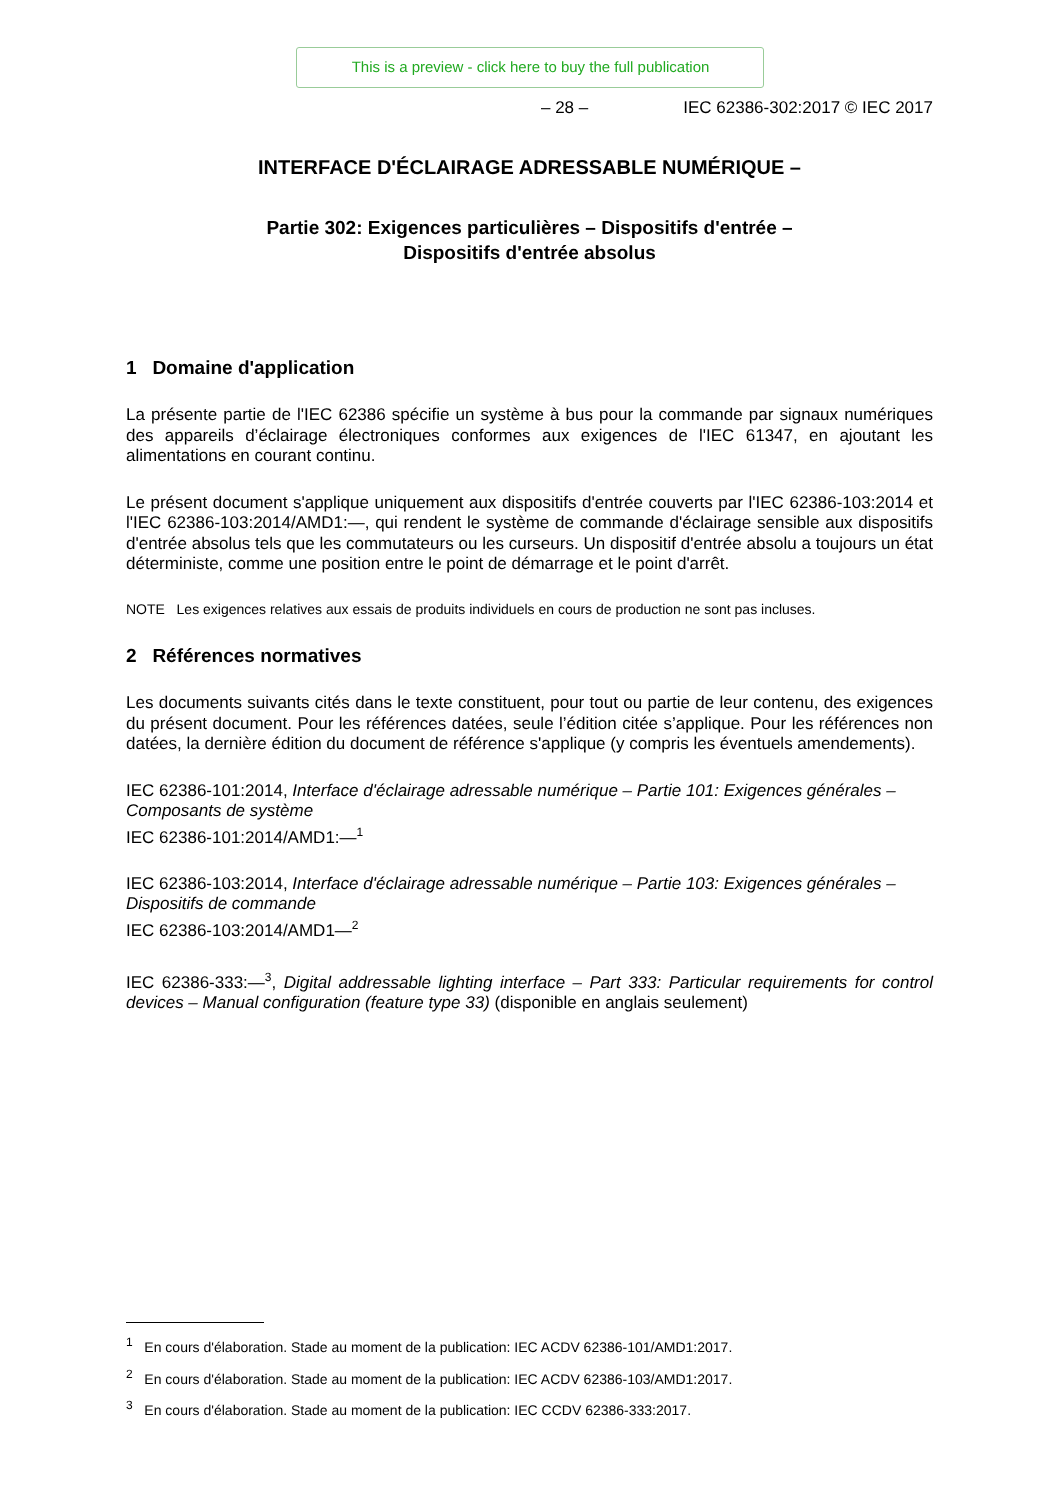This is a preview - click here to buy the full publication
– 28 – IEC 62386-302:2017 © IEC 2017
INTERFACE D'ÉCLAIRAGE ADRESSABLE NUMÉRIQUE –
Partie 302: Exigences particulières – Dispositifs d'entrée –
Dispositifs d'entrée absolus
1 Domaine d'application
La présente partie de l'IEC 62386 spécifie un système à bus pour la commande par signaux numériques des appareils d’éclairage électroniques conformes aux exigences de l'IEC 61347, en ajoutant les alimentations en courant continu.
Le présent document s'applique uniquement aux dispositifs d'entrée couverts par l'IEC 62386-103:2014 et l'IEC 62386-103:2014/AMD1:—, qui rendent le système de commande d'éclairage sensible aux dispositifs d'entrée absolus tels que les commutateurs ou les curseurs. Un dispositif d'entrée absolu a toujours un état déterministe, comme une position entre le point de démarrage et le point d'arrêt.
NOTE Les exigences relatives aux essais de produits individuels en cours de production ne sont pas incluses.
2 Références normatives
Les documents suivants cités dans le texte constituent, pour tout ou partie de leur contenu, des exigences du présent document. Pour les références datées, seule l’édition citée s’applique. Pour les références non datées, la dernière édition du document de référence s'applique (y compris les éventuels amendements).
IEC 62386-101:2014, Interface d'éclairage adressable numérique – Partie 101: Exigences générales – Composants de système
IEC 62386-101:2014/AMD1:—<sup>1</sup>
IEC 62386-103:2014, Interface d'éclairage adressable numérique – Partie 103: Exigences générales – Dispositifs de commande
IEC 62386-103:2014/AMD1—<sup>2</sup>
IEC 62386-333:—<sup>3</sup>, Digital addressable lighting interface – Part 333: Particular requirements for control devices – Manual configuration (feature type 33) (disponible en anglais seulement)
<sup>1</sup> En cours d'élaboration. Stade au moment de la publication: IEC ACDV 62386-101/AMD1:2017.
<sup>2</sup> En cours d'élaboration. Stade au moment de la publication: IEC ACDV 62386-103/AMD1:2017.
<sup>3</sup> En cours d'élaboration. Stade au moment de la publication: IEC CCDV 62386-333:2017.